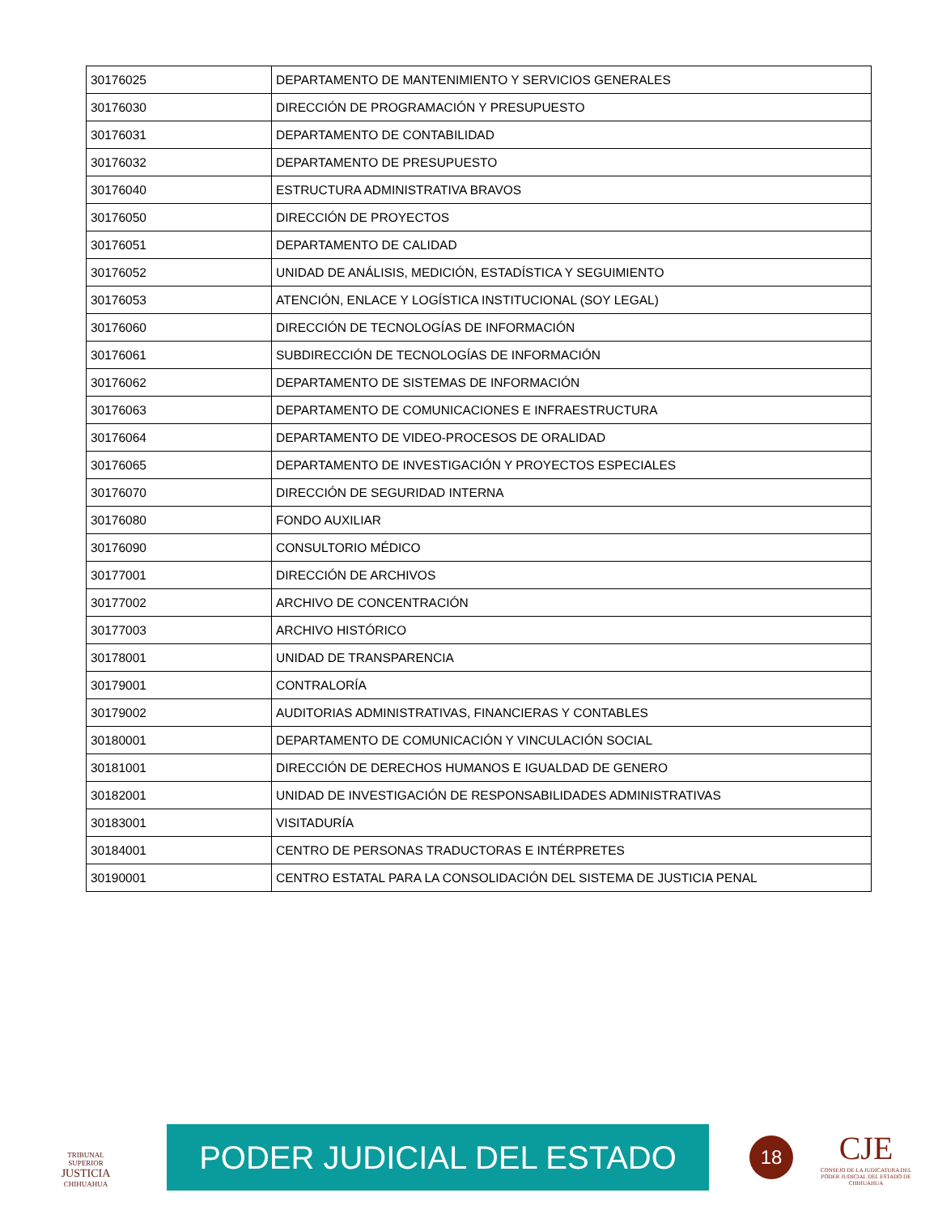| 30176025 | DEPARTAMENTO DE MANTENIMIENTO Y SERVICIOS GENERALES |
| 30176030 | DIRECCIÓN DE PROGRAMACIÓN Y PRESUPUESTO |
| 30176031 | DEPARTAMENTO DE CONTABILIDAD |
| 30176032 | DEPARTAMENTO DE PRESUPUESTO |
| 30176040 | ESTRUCTURA ADMINISTRATIVA BRAVOS |
| 30176050 | DIRECCIÓN DE PROYECTOS |
| 30176051 | DEPARTAMENTO DE CALIDAD |
| 30176052 | UNIDAD DE ANÁLISIS, MEDICIÓN, ESTADÍSTICA Y SEGUIMIENTO |
| 30176053 | ATENCIÓN, ENLACE Y LOGÍSTICA INSTITUCIONAL (SOY LEGAL) |
| 30176060 | DIRECCIÓN DE TECNOLOGÍAS DE INFORMACIÓN |
| 30176061 | SUBDIRECCIÓN DE TECNOLOGÍAS DE INFORMACIÓN |
| 30176062 | DEPARTAMENTO DE SISTEMAS DE INFORMACIÓN |
| 30176063 | DEPARTAMENTO DE COMUNICACIONES E INFRAESTRUCTURA |
| 30176064 | DEPARTAMENTO DE VIDEO-PROCESOS DE ORALIDAD |
| 30176065 | DEPARTAMENTO DE INVESTIGACIÓN Y PROYECTOS ESPECIALES |
| 30176070 | DIRECCIÓN DE SEGURIDAD INTERNA |
| 30176080 | FONDO AUXILIAR |
| 30176090 | CONSULTORIO MÉDICO |
| 30177001 | DIRECCIÓN DE ARCHIVOS |
| 30177002 | ARCHIVO DE CONCENTRACIÓN |
| 30177003 | ARCHIVO HISTÓRICO |
| 30178001 | UNIDAD DE TRANSPARENCIA |
| 30179001 | CONTRALORÍA |
| 30179002 | AUDITORIAS ADMINISTRATIVAS, FINANCIERAS Y CONTABLES |
| 30180001 | DEPARTAMENTO DE COMUNICACIÓN Y VINCULACIÓN SOCIAL |
| 30181001 | DIRECCIÓN DE DERECHOS HUMANOS E IGUALDAD DE GENERO |
| 30182001 | UNIDAD DE INVESTIGACIÓN DE RESPONSABILIDADES ADMINISTRATIVAS |
| 30183001 | VISITADURÍA |
| 30184001 | CENTRO DE PERSONAS TRADUCTORAS E INTÉRPRETES |
| 30190001 | CENTRO ESTATAL PARA LA CONSOLIDACIÓN DEL SISTEMA DE JUSTICIA PENAL |
TRIBUNAL SUPERIOR
JUSTICIA
CHIHUAHUA
PODER JUDICIAL DEL ESTADO
18
CJE
CONSEJO DE LA JUDICATURA DEL PODER JUDICIAL DEL ESTADO DE CHIHUAHUA